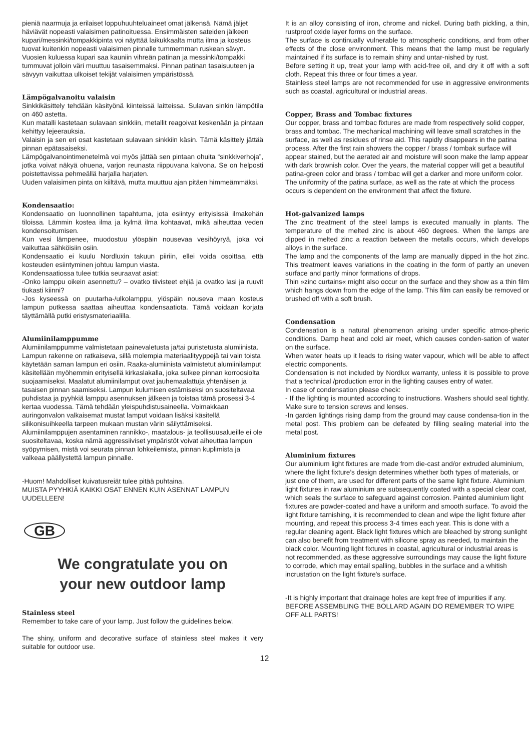pieniä naarmuja ja erilaiset loppuhuuhteluaineet omat jälkensä. Nämä jäljet häviävät nopeasti valaisimen patinoituessa. Ensimmäisten sateiden jälkeen kupari/messinki/tompakkipinta voi näyttää laikukkaalta mutta ilma ja kosteus tuovat kuitenkin nopeasti valaisimen pinnalle tummemman ruskean sävyn. Vuosien kuluessa kupari saa kauniin vihreän patinan ja messinki/tompakki tummuvat jolloin väri muuttuu tasaisemmaksi. Pinnan patinan tasaisuuteen ja sävyyn vaikuttaa ulkoiset tekijät valaisimen ympäristössä.
Lämpögalvanoitu valaisin
Sinkkikäsittely tehdään käsityönä kiinteissä laitteissa. Sulavan sinkin lämpötila on 460 astetta.
Kun matalli kastetaan sulavaan sinkkiin, metallit reagoivat keskenään ja pintaan kehittyy lejeerauksia.
Valaisin ja sen eri osat kastetaan sulavaan sinkkiin käsin. Tämä käsittely jättää pinnan epätasaiseksi.
Lämpögalvanointimenetelmä voi myös jättää sen pintaan ohuita “sinkkiverhoja”, jotka voivat näkyä ohuena, varjon reunasta riippuvana kalvona. Se on helposti poistettavissa pehmeällä harjalla harjaten.
Uuden valaisimen pinta on kiiltävä, mutta muuttuu ajan pitäen himmeämmäksi.
Kondensaatio:
Kondensaatio on luonnollinen tapahtuma, jota esiintyy erityisissä ilmakehän tiloissa. Lämmin kostea ilma ja kylmä ilma kohtaavat, mikä aiheuttaa veden kondensoitumisen.
Kun vesi lämpenee, muodostuu ylöspäin nousevaa vesihöyryä, joka voi vaikuttaa sähköisiin osiin.
Kondensaatio ei kuulu Nordluxin takuun piiriin, ellei voida osoittaa, että kosteuden esiintyminen johtuu lampun viasta.
Kondensaatiossa tulee tutkia seuraavat asiat:
-Onko lamppu oikein asennettu? – ovatko tiivisteet ehjiä ja ovatko lasi ja ruuvit tiukasti kiinni?
-Jos kyseessä on puutarha-/ulkolamppu, ylöspäin nouseva maan kosteus lampun putkessa saattaa aiheuttaa kondensaatiota. Tämä voidaan korjata täyttämällä putki eristysmateriaalilla.
Alumiinilamppumme
Alumiinilamppumme valmistetaan painevaletusta ja/tai puristetusta alumiinista. Lampun rakenne on ratkaiseva, sillä molempia materiaalityyppejä tai vain toista käytetään saman lampun eri osiin. Raaka-alumiinista valmistetut alumiinilamput käsitellään myöhemmin erityisellä kirkaslakalla, joka sulkee pinnan korroosiolta suojaamiseksi. Maalatut alumiinilamput ovat jauhemaalattuja yhtenäisen ja tasaisen pinnan saamiseksi. Lampun kulumisen estämiseksi on suositeltavaa puhdistaa ja pyyhkiä lamppu asennuksen jälkeen ja toistaa tämä prosessi 3-4 kertaa vuodessa. Tämä tehdään yleispuhdistusaineella. Voimakkaan auringonvalon valkaisemat mustat lamput voidaan lisäksi käsitellä silikonisuihkeella tarpeen mukaan mustan värin säilyttämiseksi. Alumiinilamppujen asentaminen rannikko-, maatalous- ja teollisuusalueille ei ole suositeltavaa, koska nämä aggressiiviset ympäristöt voivat aiheuttaa lampun syöpymisen, mistä voi seurata pinnan lohkeilemista, pinnan kuplimista ja valkeaa päällystettä lampun pinnalle.
-Huom! Mahdolliset kuivatusreiät tulee pitää puhtaina.
MUISTA PYYHKIÄ KAIKKI OSAT ENNEN KUIN ASENNAT LAMPUN UUDELLEEN!
GB
We congratulate you on
your new outdoor lamp
Stainless steel
Remember to take care of your lamp. Just follow the guidelines below.
The shiny, uniform and decorative surface of stainless steel makes it very suitable for outdoor use.
It is an alloy consisting of iron, chrome and nickel. During bath pickling, a thin, rustproof oxide layer forms on the surface.
The surface is continually vulnerable to atmospheric conditions, and from other effects of the close environment. This means that the lamp must be regularly maintained if its surface is to remain shiny and untar-nished by rust.
Before setting it up, treat your lamp with acid-free oil, and dry it off with a soft cloth. Repeat this three or four times a year.
Stainless steel lamps are not recommended for use in aggressive environments such as coastal, agricultural or industrial areas.
Copper, Brass and Tombac fixtures
Our copper, brass and tombac fixtures are made from respectively solid copper, brass and tombac. The mechanical machining will leave small scratches in the surface, as well as residues of rinse aid. This rapidly disappears in the patina process. After the first rain showers the copper / brass / tombak surface will appear stained, but the aerated air and moisture will soon make the lamp appear with dark brownish color. Over the years, the material copper will get a beautiful patina-green color and brass / tombac will get a darker and more uniform color. The uniformity of the patina surface, as well as the rate at which the process occurs is dependent on the environment that affect the fixture.
Hot-galvanized lamps
The zinc treatment of the steel lamps is executed manually in plants. The temperature of the melted zinc is about 460 degrees. When the lamps are dipped in melted zinc a reaction between the metalls occurs, which develops alloys in the surface.
The lamp and the components of the lamp are manually dipped in the hot zinc. This treatment leaves variations in the coating in the form of partly an uneven surface and partly minor formations of drops.
Thin »zinc curtains« might also occur on the surface and they show as a thin film which hangs down from the edge of the lamp. This film can easily be removed or brushed off with a soft brush.
Condensation
Condensation is a natural phenomenon arising under specific atmos-pheric conditions. Damp heat and cold air meet, which causes conden-sation of water on the surface.
When water heats up it leads to rising water vapour, which will be able to affect electric components.
Condensation is not included by Nordlux warranty, unless it is possible to prove that a technical /production error in the lighting causes entry of water.
In case of condensation please check:
- If the lighting is mounted according to instructions. Washers should seal tightly. Make sure to tension screws and lenses.
-In garden lightings rising damp from the ground may cause condensa-tion in the metal post. This problem can be defeated by filling sealing material into the metal post.
Aluminium fixtures
Our aluminium light fixtures are made from die-cast and/or extruded aluminium, where the light fixture’s design determines whether both types of materials, or just one of them, are used for different parts of the same light fixture. Aluminium light fixtures in raw aluminium are subsequently coated with a special clear coat, which seals the surface to safeguard against corrosion. Painted aluminium light fixtures are powder-coated and have a uniform and smooth surface. To avoid the light fixture tarnishing, it is recommended to clean and wipe the light fixture after mounting, and repeat this process 3-4 times each year. This is done with a regular cleaning agent. Black light fixtures which are bleached by strong sunlight can also benefit from treatment with silicone spray as needed, to maintain the black color. Mounting light fixtures in coastal, agricultural or industrial areas is not recommended, as these aggressive surroundings may cause the light fixture to corrode, which may entail spalling, bubbles in the surface and a whitish incrustation on the light fixture's surface.
-It is highly important that drainage holes are kept free of impurities if any.
BEFORE ASSEMBLING THE BOLLARD AGAIN DO REMEMBER TO WIPE OFF ALL PARTS!
12